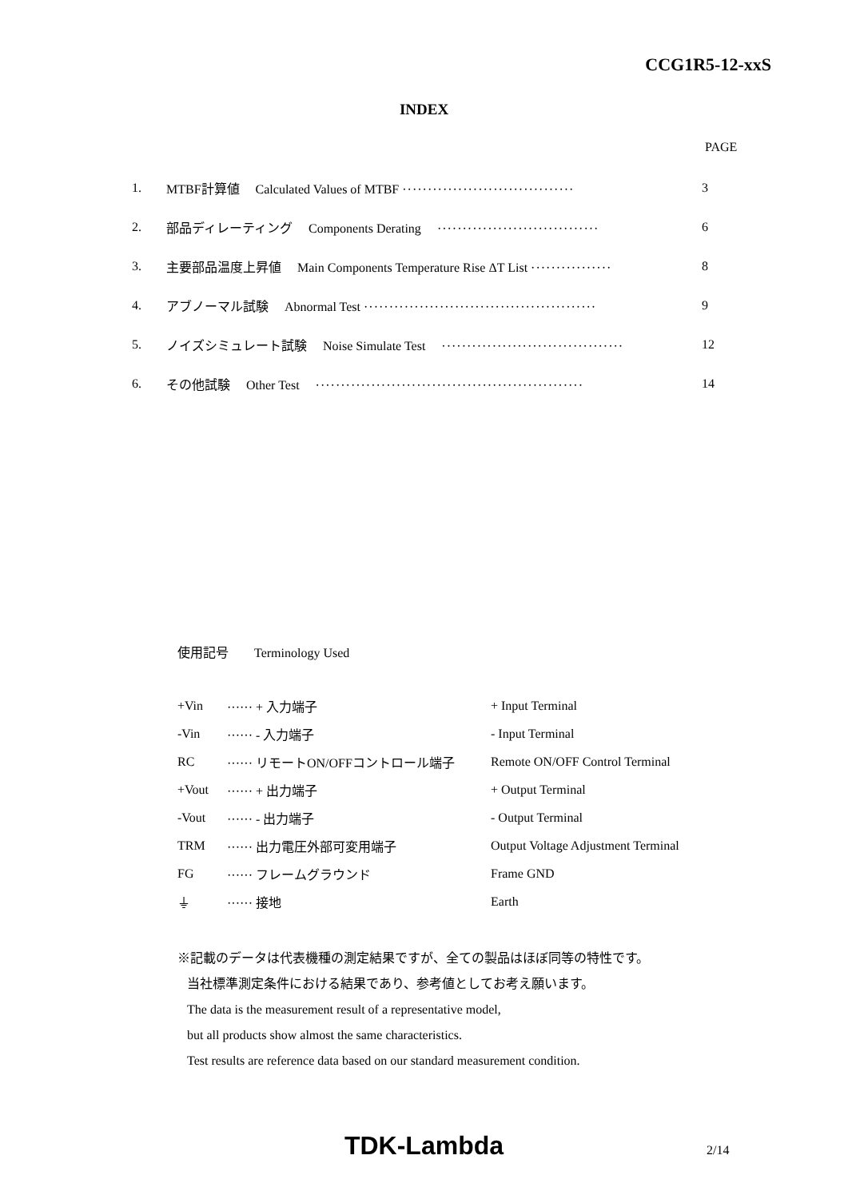CCG1R5-12-xxS
INDEX
PAGE
| 1. | MTBF計算値 Calculated Values of MTBF ·································· | 3 |
| 2. | 部品ディレーティング Components Derating ································ | 6 |
| 3. | 主要部品温度上昇値 Main Components Temperature Rise ΔT List ················ | 8 |
| 4. | アブノーマル試験 Abnormal Test ·············································· | 9 |
| 5. | ノイズシミュレート試験 Noise Simulate Test ···································· | 12 |
| 6. | その他試験 Other Test ····················································· | 14 |
使用記号　　Terminology Used
| +Vin | ······ + 入力端子 | + Input Terminal |
| -Vin | ······ - 入力端子 | - Input Terminal |
| RC | ······ リモートON/OFFコントロール端子 | Remote ON/OFF Control Terminal |
| +Vout | ······ + 出力端子 | + Output Terminal |
| -Vout | ······ - 出力端子 | - Output Terminal |
| TRM | ······ 出力電圧外部可変用端子 | Output Voltage Adjustment Terminal |
| FG | ······ フレームグラウンド | Frame GND |
| ⏚ | ······ 接地 | Earth |
※記載のデータは代表機種の測定結果ですが、全ての製品はほぼ同等の特性です。
当社標準測定条件における結果であり、参考値としてお考え願います。
The data is the measurement result of a representative model,
but all products show almost the same characteristics.
Test results are reference data based on our standard measurement condition.
TDK-Lambda 2/14